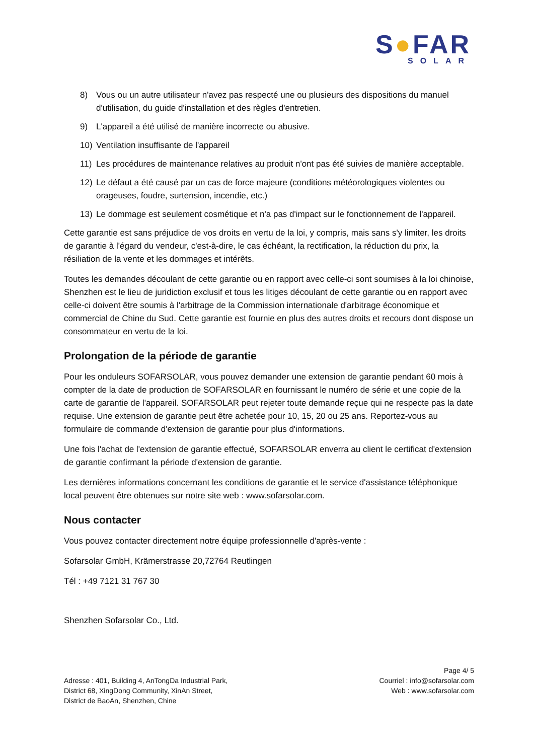S●FAR
SOLAR
8) Vous ou un autre utilisateur n'avez pas respecté une ou plusieurs des dispositions du manuel d'utilisation, du guide d'installation et des règles d'entretien.
9) L'appareil a été utilisé de manière incorrecte ou abusive.
10) Ventilation insuffisante de l'appareil
11) Les procédures de maintenance relatives au produit n'ont pas été suivies de manière acceptable.
12) Le défaut a été causé par un cas de force majeure (conditions météorologiques violentes ou orageuses, foudre, surtension, incendie, etc.)
13) Le dommage est seulement cosmétique et n'a pas d'impact sur le fonctionnement de l'appareil.
Cette garantie est sans préjudice de vos droits en vertu de la loi, y compris, mais sans s'y limiter, les droits de garantie à l'égard du vendeur, c'est-à-dire, le cas échéant, la rectification, la réduction du prix, la résiliation de la vente et les dommages et intérêts.
Toutes les demandes découlant de cette garantie ou en rapport avec celle-ci sont soumises à la loi chinoise, Shenzhen est le lieu de juridiction exclusif et tous les litiges découlant de cette garantie ou en rapport avec celle-ci doivent être soumis à l'arbitrage de la Commission internationale d'arbitrage économique et commercial de Chine du Sud. Cette garantie est fournie en plus des autres droits et recours dont dispose un consommateur en vertu de la loi.
Prolongation de la période de garantie
Pour les onduleurs SOFARSOLAR, vous pouvez demander une extension de garantie pendant 60 mois à compter de la date de production de SOFARSOLAR en fournissant le numéro de série et une copie de la carte de garantie de l'appareil. SOFARSOLAR peut rejeter toute demande reçue qui ne respecte pas la date requise. Une extension de garantie peut être achetée pour 10, 15, 20 ou 25 ans. Reportez-vous au formulaire de commande d'extension de garantie pour plus d'informations.
Une fois l'achat de l'extension de garantie effectué, SOFARSOLAR enverra au client le certificat d'extension de garantie confirmant la période d'extension de garantie.
Les dernières informations concernant les conditions de garantie et le service d'assistance téléphonique local peuvent être obtenues sur notre site web : www.sofarsolar.com.
Nous contacter
Vous pouvez contacter directement notre équipe professionnelle d'après-vente :
Sofarsolar GmbH, Krämerstrasse 20,72764 Reutlingen
Tél : +49 7121 31 767 30
Shenzhen Sofarsolar Co., Ltd.
Adresse : 401, Building 4, AnTongDa Industrial Park,
District 68, XingDong Community, XinAn Street,
District de BaoAn, Shenzhen, Chine
Page 4/ 5
Courriel : info@sofarsolar.com
Web : www.sofarsolar.com